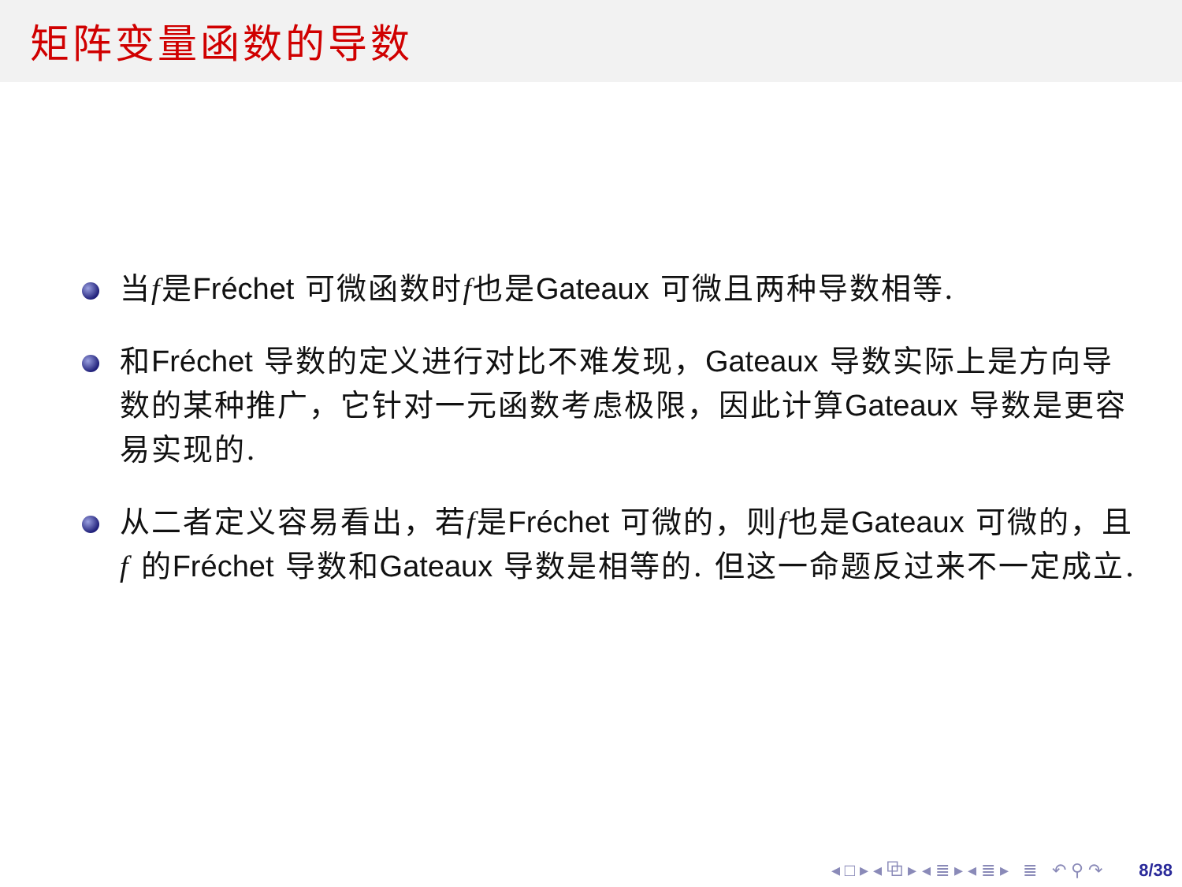矩阵变量函数的导数
当f是Fréchet 可微函数时f也是Gateaux 可微且两种导数相等.
和Fréchet 导数的定义进行对比不难发现，Gateaux 导数实际上是方向导数的某种推广，它针对一元函数考虑极限，因此计算Gateaux 导数是更容易实现的.
从二者定义容易看出，若f是Fréchet 可微的，则f也是Gateaux 可微的，且f 的Fréchet 导数和Gateaux 导数是相等的. 但这一命题反过来不一定成立.
◂ □ ▸ ◂ ⧉ ▸ ◂ ≣ ▸ ◂ ≣ ▸ ≣ ↶ ⚲ ↷ 8/38